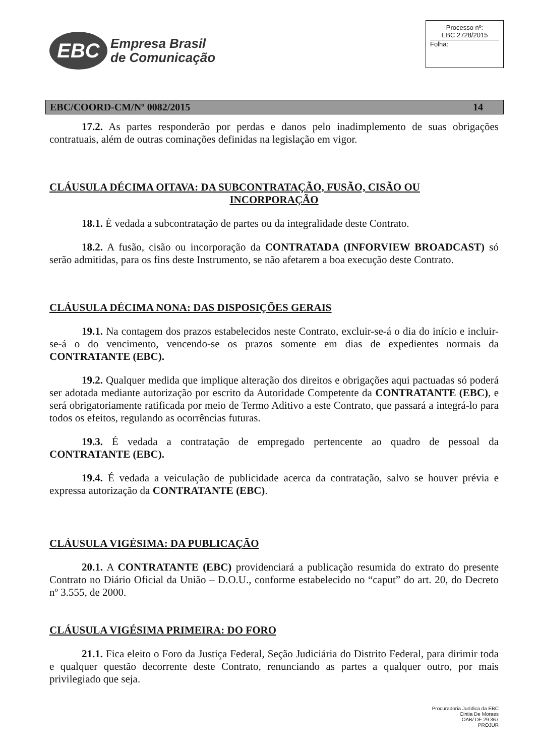EBC
Empresa Brasil
de Comunicação
Processo nº:
EBC 2728/2015
Folha:
EBC/COORD-CM/Nº 0082/2015 14
17.2. As partes responderão por perdas e danos pelo inadimplemento de suas obrigações contratuais, além de outras cominações definidas na legislação em vigor.
CLÁUSULA DÉCIMA OITAVA: DA SUBCONTRATAÇÃO, FUSÃO, CISÃO OU
INCORPORAÇÃO
18.1. É vedada a subcontratação de partes ou da integralidade deste Contrato.
18.2. A fusão, cisão ou incorporação da CONTRATADA (INFORVIEW BROADCAST) só serão admitidas, para os fins deste Instrumento, se não afetarem a boa execução deste Contrato.
CLÁUSULA DÉCIMA NONA: DAS DISPOSIÇÕES GERAIS
19.1. Na contagem dos prazos estabelecidos neste Contrato, excluir-se-á o dia do início e incluir-se-á o do vencimento, vencendo-se os prazos somente em dias de expedientes normais da CONTRATANTE (EBC).
19.2. Qualquer medida que implique alteração dos direitos e obrigações aqui pactuadas só poderá ser adotada mediante autorização por escrito da Autoridade Competente da CONTRATANTE (EBC), e será obrigatoriamente ratificada por meio de Termo Aditivo a este Contrato, que passará a integrá-lo para todos os efeitos, regulando as ocorrências futuras.
19.3. É vedada a contratação de empregado pertencente ao quadro de pessoal da CONTRATANTE (EBC).
19.4. É vedada a veiculação de publicidade acerca da contratação, salvo se houver prévia e expressa autorização da CONTRATANTE (EBC).
CLÁUSULA VIGÉSIMA: DA PUBLICAÇÃO
20.1. A CONTRATANTE (EBC) providenciará a publicação resumida do extrato do presente Contrato no Diário Oficial da União – D.O.U., conforme estabelecido no “caput” do art. 20, do Decreto nº 3.555, de 2000.
CLÁUSULA VIGÉSIMA PRIMEIRA: DO FORO
21.1. Fica eleito o Foro da Justiça Federal, Seção Judiciária do Distrito Federal, para dirimir toda e qualquer questão decorrente deste Contrato, renunciando as partes a qualquer outro, por mais privilegiado que seja.
Procuradoria Jurídica da EBC
Cintia De Moraes
OAB/ DF 29.367
PROJUR